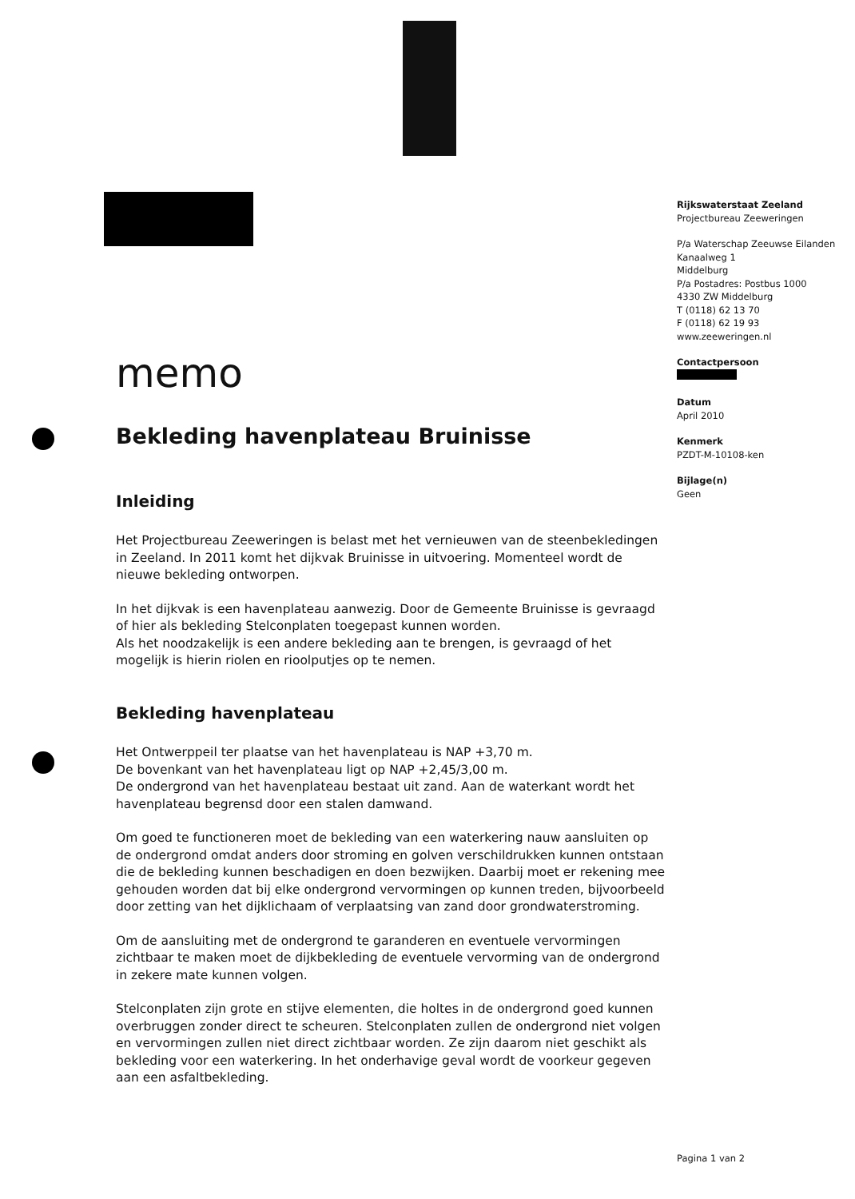Rijkswaterstaat Zeeland
Projectbureau Zeeweringen
P/a Waterschap Zeeuwse Eilanden
Kanaalweg 1
Middelburg
P/a Postadres: Postbus 1000
4330 ZW Middelburg
T (0118) 62 13 70
F (0118) 62 19 93
www.zeeweringen.nl
Contactpersoon
Datum
April 2010
Kenmerk
PZDT-M-10108-ken
Bijlage(n)
Geen
memo
Bekleding havenplateau Bruinisse
Inleiding
Het Projectbureau Zeeweringen is belast met het vernieuwen van de steenbekledingen in Zeeland. In 2011 komt het dijkvak Bruinisse in uitvoering. Momenteel wordt de nieuwe bekleding ontworpen.
In het dijkvak is een havenplateau aanwezig. Door de Gemeente Bruinisse is gevraagd of hier als bekleding Stelconplaten toegepast kunnen worden.
Als het noodzakelijk is een andere bekleding aan te brengen, is gevraagd of het mogelijk is hierin riolen en rioolputjes op te nemen.
Bekleding havenplateau
Het Ontwerppeil ter plaatse van het havenplateau is NAP +3,70 m.
De bovenkant van het havenplateau ligt op NAP +2,45/3,00 m.
De ondergrond van het havenplateau bestaat uit zand. Aan de waterkant wordt het havenplateau begrensd door een stalen damwand.
Om goed te functioneren moet de bekleding van een waterkering nauw aansluiten op de ondergrond omdat anders door stroming en golven verschildrukken kunnen ontstaan die de bekleding kunnen beschadigen en doen bezwijken. Daarbij moet er rekening mee gehouden worden dat bij elke ondergrond vervormingen op kunnen treden, bijvoorbeeld door zetting van het dijklichaam of verplaatsing van zand door grondwaterstroming.
Om de aansluiting met de ondergrond te garanderen en eventuele vervormingen zichtbaar te maken moet de dijkbekleding de eventuele vervorming van de ondergrond in zekere mate kunnen volgen.
Stelconplaten zijn grote en stijve elementen, die holtes in de ondergrond goed kunnen overbruggen zonder direct te scheuren. Stelconplaten zullen de ondergrond niet volgen en vervormingen zullen niet direct zichtbaar worden. Ze zijn daarom niet geschikt als bekleding voor een waterkering. In het onderhavige geval wordt de voorkeur gegeven aan een asfaltbekleding.
Pagina 1 van 2